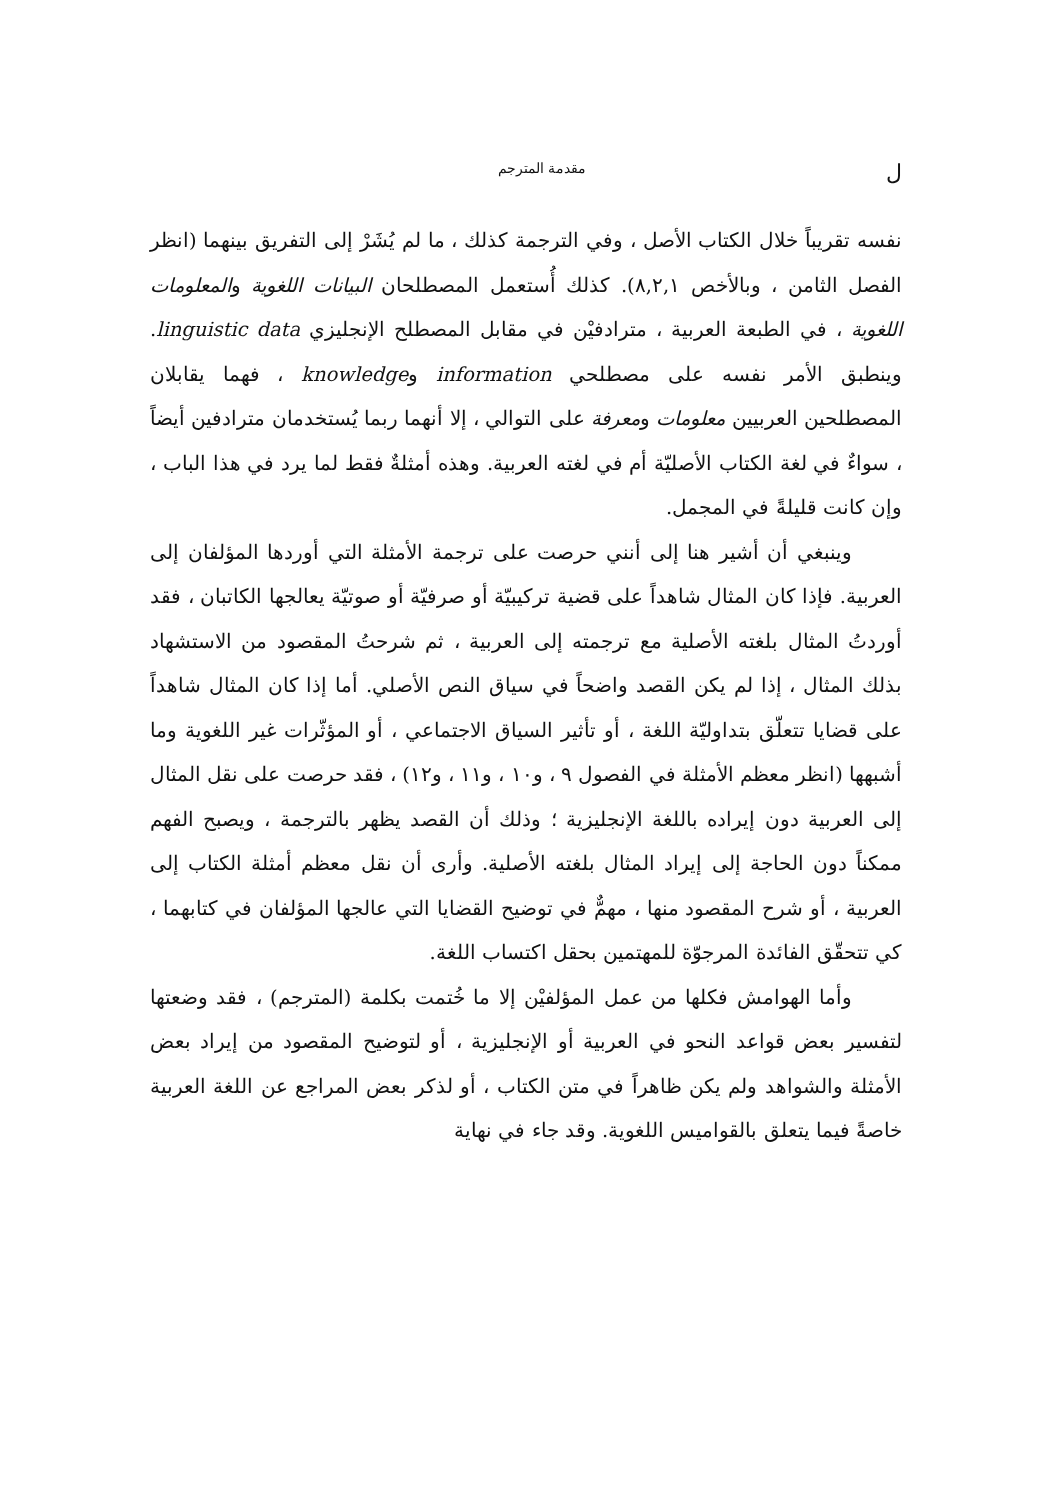لمقدمة المترجم
نفسه تقريباً خلال الكتاب الأصل ، وفي الترجمة كذلك ، ما لم يُشَرْ إلى التفريق بينهما (انظر الفصل الثامن ، وبالأخص ٨,٢,١). كذلك أُستعمل المصطلحان البيانات اللغوية والمعلومات اللغوية ، في الطبعة العربية ، مترادفيْن في مقابل المصطلح الإنجليزي linguistic data. وينطبق الأمر نفسه على مصطلحي information وknowledge ، فهما يقابلان المصطلحين العربيين معلومات ومعرفة على التوالي ، إلا أنهما ربما يُستخدمان مترادفين أيضاً ، سواءٌ في لغة الكتاب الأصليّة أم في لغته العربية. وهذه أمثلةٌ فقط لما يرد في هذا الباب ، وإن كانت قليلةً في المجمل.
وينبغي أن أشير هنا إلى أنني حرصت على ترجمة الأمثلة التي أوردها المؤلفان إلى العربية. فإذا كان المثال شاهداً على قضية تركيبيّة أو صرفيّة أو صوتيّة يعالجها الكاتبان ، فقد أوردتُ المثال بلغته الأصلية مع ترجمته إلى العربية ، ثم شرحتُ المقصود من الاستشهاد بذلك المثال ، إذا لم يكن القصد واضحاً في سياق النص الأصلي. أما إذا كان المثال شاهداً على قضايا تتعلّق بتداوليّة اللغة ، أو تأثير السياق الاجتماعي ، أو المؤثّرات غير اللغوية وما أشبهها (انظر معظم الأمثلة في الفصول ٩ ، و١٠ ، و١١ ، و١٢) ، فقد حرصت على نقل المثال إلى العربية دون إيراده باللغة الإنجليزية ؛ وذلك أن القصد يظهر بالترجمة ، ويصبح الفهم ممكناً دون الحاجة إلى إيراد المثال بلغته الأصلية. وأرى أن نقل معظم أمثلة الكتاب إلى العربية ، أو شرح المقصود منها ، مهمٌّ في توضيح القضايا التي عالجها المؤلفان في كتابهما ، كي تتحقّق الفائدة المرجوّة للمهتمين بحقل اكتساب اللغة.
وأما الهوامش فكلها من عمل المؤلفيْن إلا ما خُتمت بكلمة (المترجم) ، فقد وضعتها لتفسير بعض قواعد النحو في العربية أو الإنجليزية ، أو لتوضيح المقصود من إيراد بعض الأمثلة والشواهد ولم يكن ظاهراً في متن الكتاب ، أو لذكر بعض المراجع عن اللغة العربية خاصةً فيما يتعلق بالقواميس اللغوية. وقد جاء في نهاية